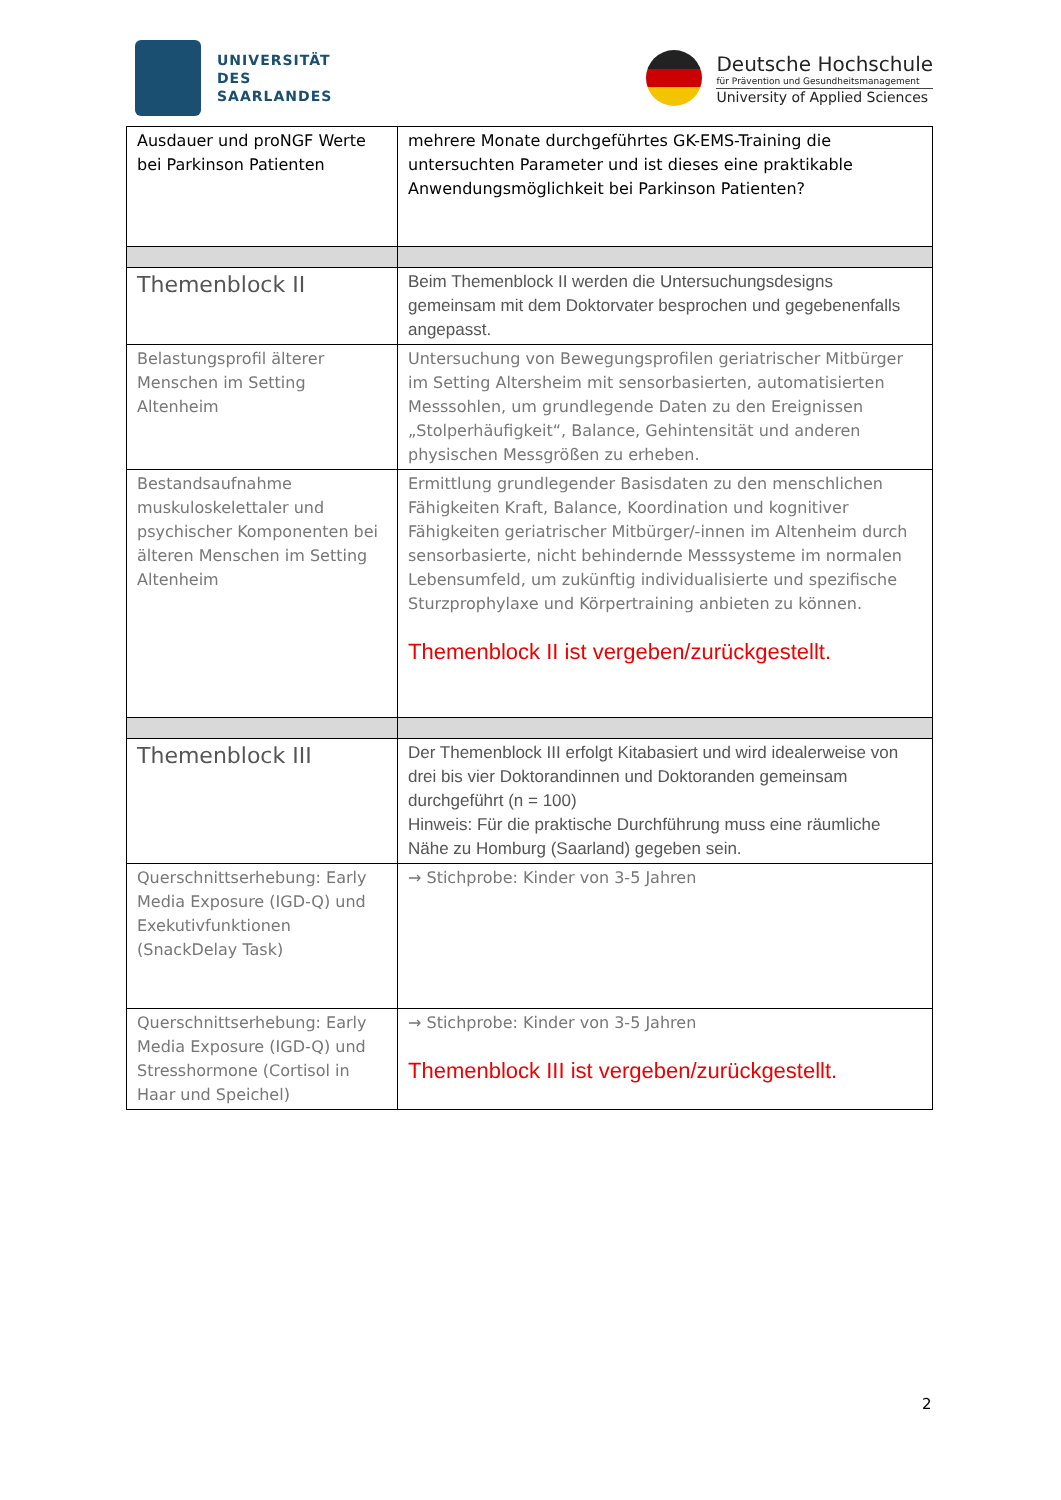UNIVERSITÄT
DES
SAARLANDES
Deutsche Hochschule
für Prävention und Gesundheitsmanagement
University of Applied Sciences
| Ausdauer und proNGF Werte bei Parkinson Patienten | mehrere Monate durchgeführtes GK-EMS-Training die untersuchten Parameter und ist dieses eine praktikable Anwendungsmöglichkeit bei Parkinson Patienten? |
| Themenblock II | Beim Themenblock II werden die Untersuchungsdesigns gemeinsam mit dem Doktorvater besprochen und gegebenenfalls angepasst. |
| Belastungsprofil älterer Menschen im Setting Altenheim | Untersuchung von Bewegungsprofilen geriatrischer Mitbürger im Setting Altersheim mit sensorbasierten, automatisierten Messsohlen, um grundlegende Daten zu den Ereignissen „Stolperhäufigkeit“, Balance, Gehintensität und anderen physischen Messgrößen zu erheben. |
| Bestandsaufnahme muskuloskelettaler und psychischer Komponenten bei älteren Menschen im Setting Altenheim | Ermittlung grundlegender Basisdaten zu den menschlichen Fähigkeiten Kraft, Balance, Koordination und kognitiver Fähigkeiten geriatrischer Mitbürger/-innen im Altenheim durch sensorbasierte, nicht behindernde Messsysteme im normalen Lebensumfeld, um zukünftig individualisierte und spezifische Sturzprophylaxe und Körpertraining anbieten zu können. Themenblock II ist vergeben/zurückgestellt. |
| Themenblock III | Der Themenblock III erfolgt Kitabasiert und wird idealerweise von drei bis vier Doktorandinnen und Doktoranden gemeinsam durchgeführt (n = 100) Hinweis: Für die praktische Durchführung muss eine räumliche Nähe zu Homburg (Saarland) gegeben sein. |
| Querschnittserhebung: Early Media Exposure (IGD-Q) und Exekutivfunktionen (SnackDelay Task) | → Stichprobe: Kinder von 3-5 Jahren |
| Querschnittserhebung: Early Media Exposure (IGD-Q) und Stresshormone (Cortisol in Haar und Speichel) | → Stichprobe: Kinder von 3-5 Jahren Themenblock III ist vergeben/zurückgestellt. |
2